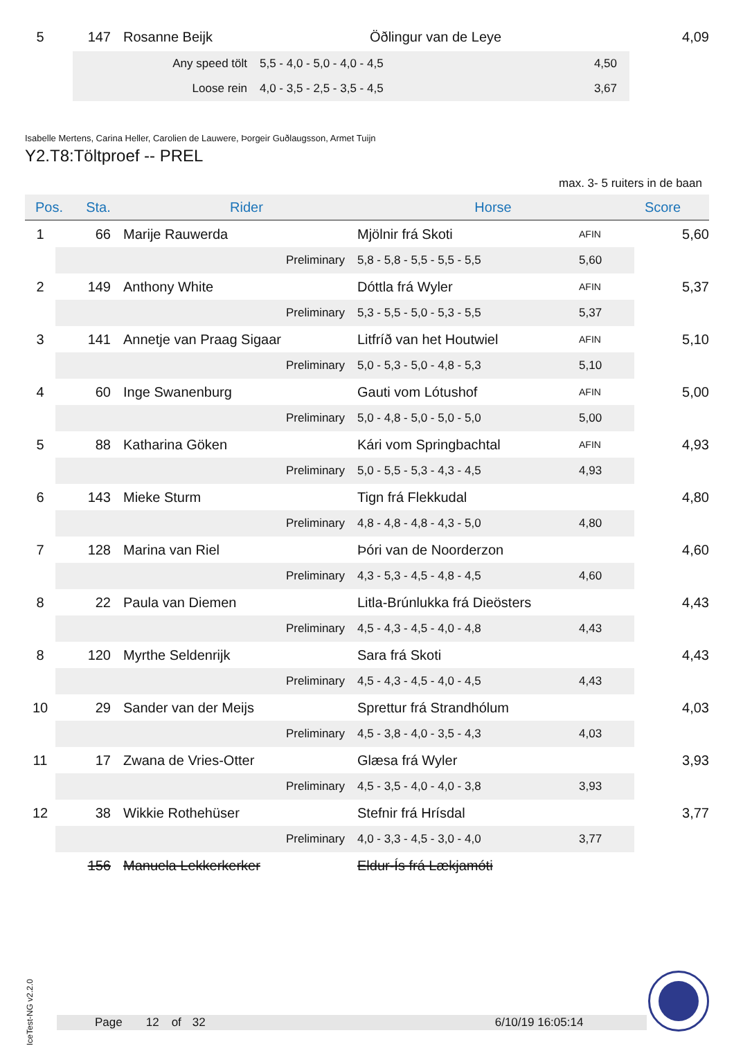| 5 | 147 | Rosanne Beijk | Öðlingur van de Leye | 4,09 |
| Any speed tölt | 5,5 - 4,0 - 5,0 - 4,0 - 4,5 | 4,50 |
| Loose rein | 4,0 - 3,5 - 2,5 - 3,5 - 4,5 | 3,67 |
Isabelle Mertens, Carina Heller, Carolien de Lauwere, Þorgeir Guðlaugsson, Armet Tuijn
Y2.T8:Töltproef -- PREL
max. 3- 5 ruiters in de baan
| Pos. | Sta. | Rider | Horse | Score |
| --- | --- | --- | --- | --- |
| 1 | 66 | Marije Rauwerda | Mjölnir frá Skoti | AFIN | 5,60 |
| | | Preliminary | 5,8 - 5,8 - 5,5 - 5,5 - 5,5 | 5,60 | |
| 2 | 149 | Anthony White | Dóttla frá Wyler | AFIN | 5,37 |
| | | Preliminary | 5,3 - 5,5 - 5,0 - 5,3 - 5,5 | 5,37 | |
| 3 | 141 | Annetje van Praag Sigaar | Litfríð van het Houtwiel | AFIN | 5,10 |
| | | Preliminary | 5,0 - 5,3 - 5,0 - 4,8 - 5,3 | 5,10 | |
| 4 | 60 | Inge Swanenburg | Gauti vom Lótushof | AFIN | 5,00 |
| | | Preliminary | 5,0 - 4,8 - 5,0 - 5,0 - 5,0 | 5,00 | |
| 5 | 88 | Katharina Göken | Kári vom Springbachtal | AFIN | 4,93 |
| | | Preliminary | 5,0 - 5,5 - 5,3 - 4,3 - 4,5 | 4,93 | |
| 6 | 143 | Mieke Sturm | Tign frá Flekkudal | | 4,80 |
| | | Preliminary | 4,8 - 4,8 - 4,8 - 4,3 - 5,0 | 4,80 | |
| 7 | 128 | Marina van Riel | Þóri van de Noorderzon | | 4,60 |
| | | Preliminary | 4,3 - 5,3 - 4,5 - 4,8 - 4,5 | 4,60 | |
| 8 | 22 | Paula van Diemen | Litla-Brúnlukka frá Dieösters | | 4,43 |
| | | Preliminary | 4,5 - 4,3 - 4,5 - 4,0 - 4,8 | 4,43 | |
| 8 | 120 | Myrthe Seldenrijk | Sara frá Skoti | | 4,43 |
| | | Preliminary | 4,5 - 4,3 - 4,5 - 4,0 - 4,5 | 4,43 | |
| 10 | 29 | Sander van der Meijs | Sprettur frá Strandhólum | | 4,03 |
| | | Preliminary | 4,5 - 3,8 - 4,0 - 3,5 - 4,3 | 4,03 | |
| 11 | 17 | Zwana de Vries-Otter | Glæsa frá Wyler | | 3,93 |
| | | Preliminary | 4,5 - 3,5 - 4,0 - 4,0 - 3,8 | 3,93 | |
| 12 | 38 | Wikkie Rothehüser | Stefnir frá Hrísdal | | 3,77 |
| | | Preliminary | 4,0 - 3,3 - 4,5 - 3,0 - 4,0 | 3,77 | |
| | 156 | Manuela Lekkerkerker | Eldur-Ís frá Lækjamóti | | |
IceTest-NG v2.2.0
Page 12 of 32 6/10/19 16:05:14